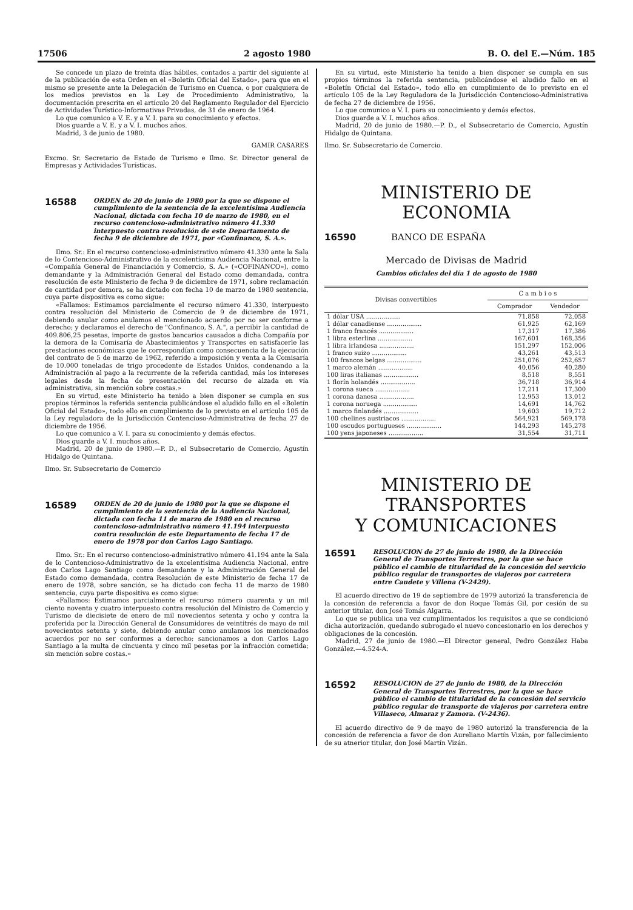17506 2 agosto 1980 B. O. del E.—Núm. 185
Se concede un plazo de treinta días hábiles, contados a partir del siguiente al de la publicación de esta Orden en el «Boletín Oficial del Estado», para que en el mismo se presente ante la Delegación de Turismo en Cuenca, o por cualquiera de los medios previstos en la Ley de Procedimiento Administrativo, la documentación prescrita en el artículo 20 del Reglamento Regulador del Ejercicio de Actividades Turístico-Informativas Privadas, de 31 de enero de 1964.
Lo que comunico a V. E. y a V. I. para su conocimiento y efectos.
Dios guarde a V. E. y a V. I. muchos años.
Madrid, 3 de junio de 1980.
GAMIR CASARES
Excmo. Sr. Secretario de Estado de Turismo e Ilmo. Sr. Director general de Empresas y Actividades Turísticas.
16588
ORDEN de 20 de junio de 1980 por la que se dispone el cumplimiento de la sentencia de la excelentísima Audiencia Nacional, dictada con fecha 10 de marzo de 1980, en el recurso contencioso-administrativo número 41.330 interpuesto contra resolución de este Departamento de fecha 9 de diciembre de 1971, por «Confinanco, S. A.».
Ilmo. Sr.: En el recurso contencioso-administrativo número 41.330 ante la Sala de lo Contencioso-Administrativo de la excelentísima Audiencia Nacional, entre la «Compañía General de Financiación y Comercio, S. A.» («COFINANCO»), como demandante y la Administración General del Estado como demandada, contra resolución de este Ministerio de fecha 9 de diciembre de 1971, sobre reclamación de cantidad por demora, se ha dictado con fecha 10 de marzo de 1980 sentencia, cuya parte dispositiva es como sigue:
«Fallamos: Estimamos parcialmente el recurso número 41.330, interpuesto contra resolución del Ministerio de Comercio de 9 de diciembre de 1971, debiendo anular como anulamos el mencionado acuerdo por no ser conforme a derecho; y declaramos el derecho de "Confinanco, S. A.", a percibir la cantidad de 409.806,25 pesetas, importe de gastos bancarios causados a dicha Compañía por la demora de la Comisaría de Abastecimientos y Transportes en satisfacerle las prestaciones económicas que le correspondían como consecuencia de la ejecución del contrato de 5 de marzo de 1962, referido a imposición y venta a la Comisaría de 10.000 toneladas de trigo procedente de Estados Unidos, condenando a la Administración al pago a la recurrente de la referida cantidad, más los intereses legales desde la fecha de presentación del recurso de alzada en vía administrativa, sin mención sobre costas.»
En su virtud, este Ministerio ha tenido a bien disponer se cumpla en sus propios términos la referida sentencia publicándose el aludido fallo en el «Boletín Oficial del Estado», todo ello en cumplimiento de lo previsto en el artículo 105 de la Ley reguladora de la Jurisdicción Contencioso-Administrativa de fecha 27 de diciembre de 1956.
Lo que comunico a V. I. para su conocimiento y demás efectos.
Dios guarde a V. I. muchos años.
Madrid, 20 de junio de 1980.—P. D., el Subsecretario de Comercio, Agustín Hidalgo de Quintana.
Ilmo. Sr. Subsecretario de Comercio
16589
ORDEN de 20 de junio de 1980 por la que se dispone el cumplimiento de la sentencia de la Audiencia Nacional, dictada con fecha 11 de marzo de 1980 en el recurso contencioso-administrativo número 41.194 interpuesto contra resolución de este Departamento de fecha 17 de enero de 1978 por don Carlos Lago Santiago.
Ilmo. Sr.: En el recurso contencioso-administrativo número 41.194 ante la Sala de lo Contencioso-Administrativo de la excelentísima Audiencia Nacional, entre don Carlos Lago Santiago como demandante y la Administración General del Estado como demandada, contra Resolución de este Ministerio de fecha 17 de enero de 1978, sobre sanción, se ha dictado con fecha 11 de marzo de 1980 sentencia, cuya parte dispositiva es como sigue:
«Fallamos: Estimamos parcialmente el recurso número cuarenta y un mil ciento noventa y cuatro interpuesto contra resolución del Ministro de Comercio y Turismo de diecisiete de enero de mil novecientos setenta y ocho y contra la proferida por la Dirección General de Consumidores de veintitrés de mayo de mil novecientos setenta y siete, debiendo anular como anulamos los mencionados acuerdos por no ser conformes a derecho; sancionamos a don Carlos Lago Santiago a la multa de cincuenta y cinco mil pesetas por la infracción cometida; sin mención sobre costas.»
En su virtud, este Ministerio ha tenido a bien disponer se cumpla en sus propios términos la referida sentencia, publicándose el aludido fallo en el «Boletín Oficial del Estado», todo ello en cumplimiento de lo previsto en el artículo 105 de la Ley Reguladora de la Jurisdicción Contencioso-Administrativa de fecha 27 de diciembre de 1956.
Lo que comunico a V. I. para su conocimiento y demás efectos.
Dios guarde a V. I. muchos años.
Madrid, 20 de junio de 1980.—P. D., el Subsecretario de Comercio, Agustín Hidalgo de Quintana.
Ilmo. Sr. Subsecretario de Comercio.
MINISTERIO DE ECONOMIA
16590 BANCO DE ESPAÑA
Mercado de Divisas de Madrid
Cambios oficiales del día 1 de agosto de 1980
| Divisas convertibles | C a m b i o s | |
| --- | --- | --- |
| | Comprador | Vendedor |
| 1 dólar USA .................. | 71,858 | 72,058 |
| 1 dólar canadiense .................. | 61,925 | 62,169 |
| 1 franco francés .................. | 17,317 | 17,386 |
| 1 libra esterlina .................. | 167,601 | 168,356 |
| 1 libra irlandesa .................. | 151,297 | 152,006 |
| 1 franco suizo .................. | 43,261 | 43,513 |
| 100 francos belgas .................. | 251,076 | 252,657 |
| 1 marco alemán .................. | 40,056 | 40,280 |
| 100 liras italianas .................. | 8,518 | 8,551 |
| 1 florín holandés .................. | 36,718 | 36,914 |
| 1 corona sueca .................. | 17,211 | 17,300 |
| 1 corona danesa .................. | 12,953 | 13,012 |
| 1 corona noruega .................. | 14,691 | 14,762 |
| 1 marco finlandés .................. | 19,603 | 19,712 |
| 100 chelines austriacos .................. | 564,921 | 569,178 |
| 100 escudos portugueses .................. | 144,293 | 145,278 |
| 100 yens japoneses .................. | 31,554 | 31,711 |
MINISTERIO DE TRANSPORTES
Y COMUNICACIONES
16591
RESOLUCION de 27 de junio de 1980, de la Dirección General de Transportes Terrestres, por la que se hace público el cambio de titularidad de la concesión del servicio público regular de transportes de viajeros por carretera entre Caudete y Villena (V-2429).
El acuerdo directivo de 19 de septiembre de 1979 autorizó la transferencia de la concesión de referencia a favor de don Roque Tomás Gil, por cesión de su anterior titular, don José Tomás Algarra.
Lo que se publica una vez cumplimentados los requisitos a que se condicionó dicha autorización, quedando subrogado el nuevo concesionario en los derechos y obligaciones de la concesión.
Madrid, 27 de junio de 1980.—El Director general, Pedro González Haba González.—4.524-A.
16592
RESOLUCION de 27 de junio de 1980, de la Dirección General de Transportes Terrestres, por la que se hace público el cambio de titularidad de la concesión del servicio público regular de transporte de viajeros por carretera entre Villaseco, Almaraz y Zamora. (V-2436).
El acuerdo directivo de 9 de mayo de 1980 autorizó la transferencia de la concesión de referencia a favor de don Aureliano Martín Vizán, por fallecimiento de su atnerior titular, don José Martín Vizán.